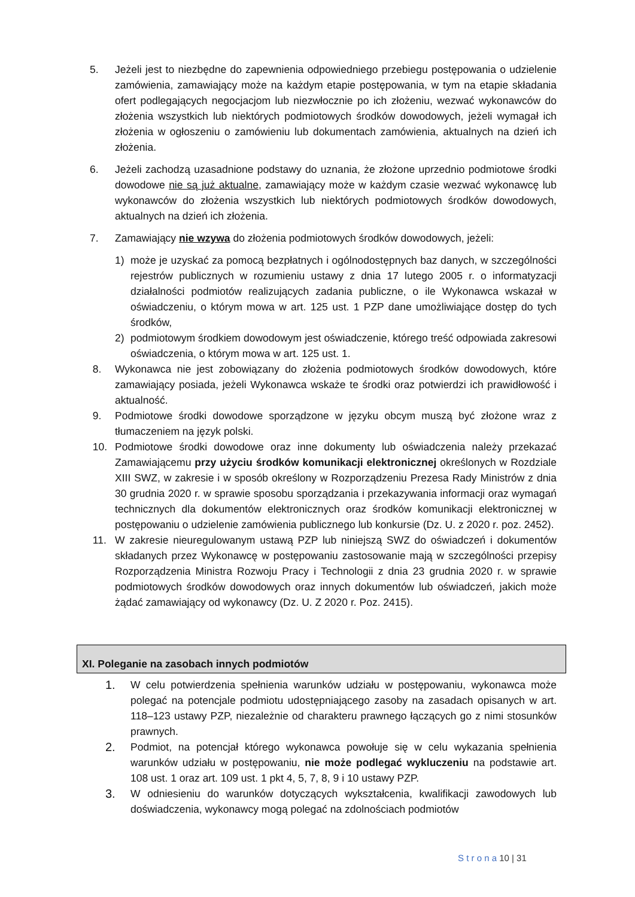5. Jeżeli jest to niezbędne do zapewnienia odpowiedniego przebiegu postępowania o udzielenie zamówienia, zamawiający może na każdym etapie postępowania, w tym na etapie składania ofert podlegających negocjacjom lub niezwłocznie po ich złożeniu, wezwać wykonawców do złożenia wszystkich lub niektórych podmiotowych środków dowodowych, jeżeli wymagał ich złożenia w ogłoszeniu o zamówieniu lub dokumentach zamówienia, aktualnych na dzień ich złożenia.
6. Jeżeli zachodzą uzasadnione podstawy do uznania, że złożone uprzednio podmiotowe środki dowodowe nie są już aktualne, zamawiający może w każdym czasie wezwać wykonawcę lub wykonawców do złożenia wszystkich lub niektórych podmiotowych środków dowodowych, aktualnych na dzień ich złożenia.
7. Zamawiający nie wzywa do złożenia podmiotowych środków dowodowych, jeżeli:
1) może je uzyskać za pomocą bezpłatnych i ogólnodostępnych baz danych, w szczególności rejestrów publicznych w rozumieniu ustawy z dnia 17 lutego 2005 r. o informatyzacji działalności podmiotów realizujących zadania publiczne, o ile Wykonawca wskazał w oświadczeniu, o którym mowa w art. 125 ust. 1 PZP dane umożliwiające dostęp do tych środków,
2) podmiotowym środkiem dowodowym jest oświadczenie, którego treść odpowiada zakresowi oświadczenia, o którym mowa w art. 125 ust. 1.
8. Wykonawca nie jest zobowiązany do złożenia podmiotowych środków dowodowych, które zamawiający posiada, jeżeli Wykonawca wskaże te środki oraz potwierdzi ich prawidłowość i aktualność.
9. Podmiotowe środki dowodowe sporządzone w języku obcym muszą być złożone wraz z tłumaczeniem na język polski.
10. Podmiotowe środki dowodowe oraz inne dokumenty lub oświadczenia należy przekazać Zamawiającemu przy użyciu środków komunikacji elektronicznej określonych w Rozdziale XIII SWZ, w zakresie i w sposób określony w Rozporządzeniu Prezesa Rady Ministrów z dnia 30 grudnia 2020 r. w sprawie sposobu sporządzania i przekazywania informacji oraz wymagań technicznych dla dokumentów elektronicznych oraz środków komunikacji elektronicznej w postępowaniu o udzielenie zamówienia publicznego lub konkursie (Dz. U. z 2020 r. poz. 2452).
11. W zakresie nieuregulowanym ustawą PZP lub niniejszą SWZ do oświadczeń i dokumentów składanych przez Wykonawcę w postępowaniu zastosowanie mają w szczególności przepisy Rozporządzenia Ministra Rozwoju Pracy i Technologii z dnia 23 grudnia 2020 r. w sprawie podmiotowych środków dowodowych oraz innych dokumentów lub oświadczeń, jakich może żądać zamawiający od wykonawcy (Dz. U. Z 2020 r. Poz. 2415).
XI. Poleganie na zasobach innych podmiotów
1. W celu potwierdzenia spełnienia warunków udziału w postępowaniu, wykonawca może polegać na potencjale podmiotu udostępniającego zasoby na zasadach opisanych w art. 118–123 ustawy PZP, niezależnie od charakteru prawnego łączących go z nimi stosunków prawnych.
2. Podmiot, na potencjał którego wykonawca powołuje się w celu wykazania spełnienia warunków udziału w postępowaniu, nie może podlegać wykluczeniu na podstawie art. 108 ust. 1 oraz art. 109 ust. 1 pkt 4, 5, 7, 8, 9 i 10 ustawy PZP.
3. W odniesieniu do warunków dotyczących wykształcenia, kwalifikacji zawodowych lub doświadczenia, wykonawcy mogą polegać na zdolnościach podmiotów
S t r o n a 10 | 31